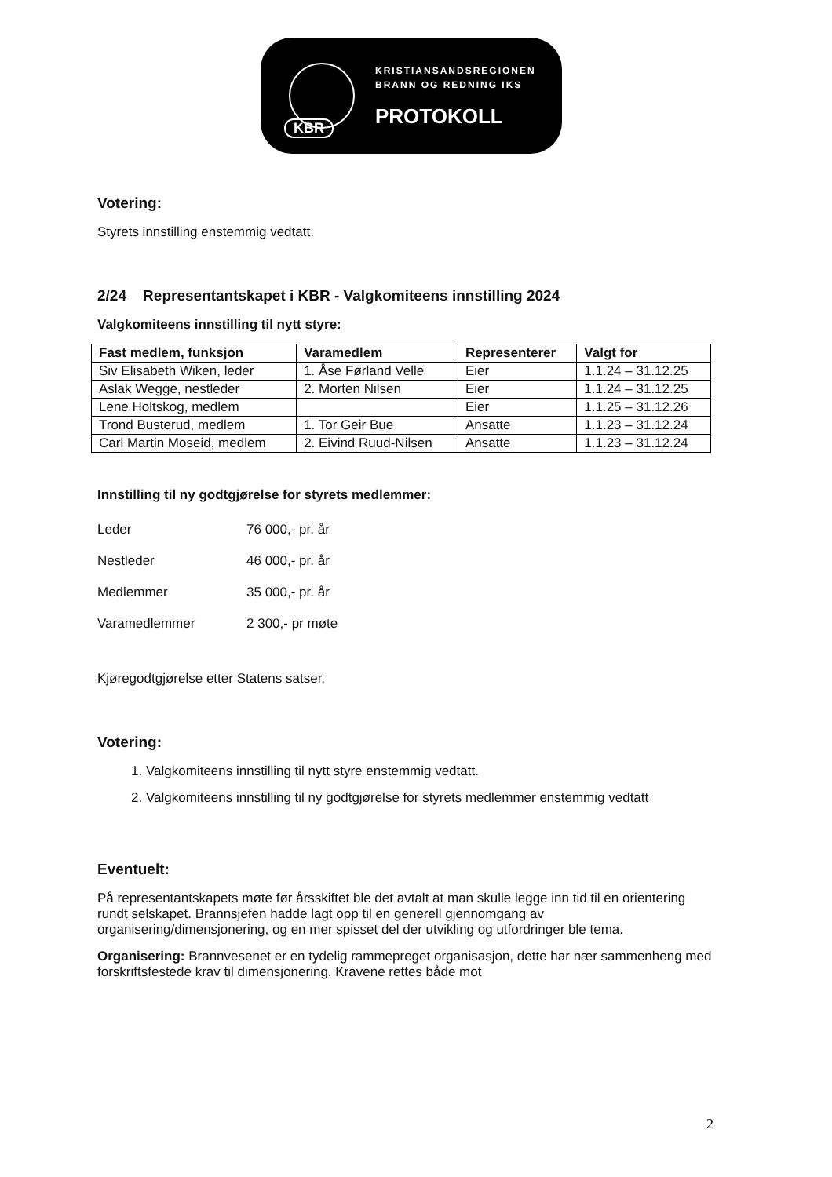KRISTIANSANDSREGIONEN
BRANN OG REDNING IKS
PROTOKOLL
KBR
Votering:
Styrets innstilling enstemmig vedtatt.
2/24 Representantskapet i KBR - Valgkomiteens innstilling 2024
Valgkomiteens innstilling til nytt styre:
| Fast medlem, funksjon | Varamedlem | Representerer | Valgt for |
| --- | --- | --- | --- |
| Siv Elisabeth Wiken, leder | 1. Åse Førland Velle | Eier | 1.1.24 – 31.12.25 |
| Aslak Wegge, nestleder | 2. Morten Nilsen | Eier | 1.1.24 – 31.12.25 |
| Lene Holtskog, medlem | | Eier | 1.1.25 – 31.12.26 |
| Trond Busterud, medlem | 1. Tor Geir Bue | Ansatte | 1.1.23 – 31.12.24 |
| Carl Martin Moseid, medlem | 2. Eivind Ruud-Nilsen | Ansatte | 1.1.23 – 31.12.24 |
Innstilling til ny godtgjørelse for styrets medlemmer:
| Leder | 76 000,- pr. år |
| Nestleder | 46 000,- pr. år |
| Medlemmer | 35 000,- pr. år |
| Varamedlemmer | 2 300,- pr møte |
Kjøregodtgjørelse etter Statens satser.
Votering:
1. Valgkomiteens innstilling til nytt styre enstemmig vedtatt.
2. Valgkomiteens innstilling til ny godtgjørelse for styrets medlemmer enstemmig vedtatt
Eventuelt:
På representantskapets møte før årsskiftet ble det avtalt at man skulle legge inn tid til en orientering rundt selskapet. Brannsjefen hadde lagt opp til en generell gjennomgang av organisering/dimensjonering, og en mer spisset del der utvikling og utfordringer ble tema.
Organisering: Brannvesenet er en tydelig rammepreget organisasjon, dette har nær sammenheng med forskriftsfestede krav til dimensjonering. Kravene rettes både mot
2